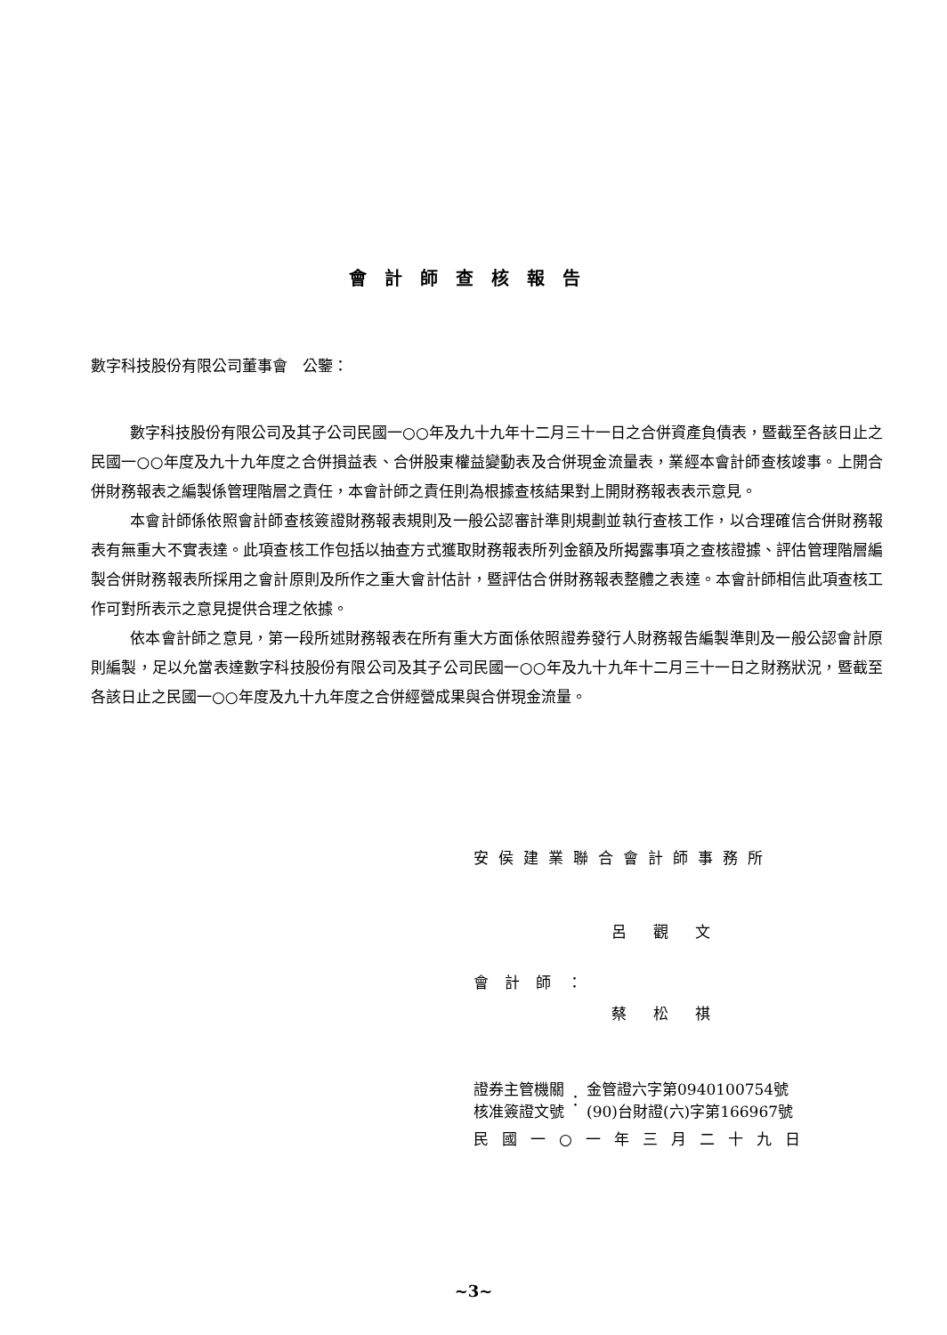會計師查核報告
數字科技股份有限公司董事會　公鑒：
數字科技股份有限公司及其子公司民國一○○年及九十九年十二月三十一日之合併資產負債表，暨截至各該日止之民國一○○年度及九十九年度之合併損益表、合併股東權益變動表及合併現金流量表，業經本會計師查核竣事。上開合併財務報表之編製係管理階層之責任，本會計師之責任則為根據查核結果對上開財務報表表示意見。
本會計師係依照會計師查核簽證財務報表規則及一般公認審計準則規劃並執行查核工作，以合理確信合併財務報表有無重大不實表達。此項查核工作包括以抽查方式獲取財務報表所列金額及所揭露事項之查核證據、評估管理階層編製合併財務報表所採用之會計原則及所作之重大會計估計，暨評估合併財務報表整體之表達。本會計師相信此項查核工作可對所表示之意見提供合理之依據。
依本會計師之意見，第一段所述財務報表在所有重大方面係依照證券發行人財務報告編製準則及一般公認會計原則編製，足以允當表達數字科技股份有限公司及其子公司民國一○○年及九十九年十二月三十一日之財務狀況，暨截至各該日止之民國一○○年度及九十九年度之合併經營成果與合併現金流量。
安侯建業聯合會計師事務所
呂觀文
會計師：
蔡松祺
證券主管機關
核准簽證文號
：
金管證六字第0940100754號
(90)台財證(六)字第166967號
民國一○一年三月二十九日
~3~